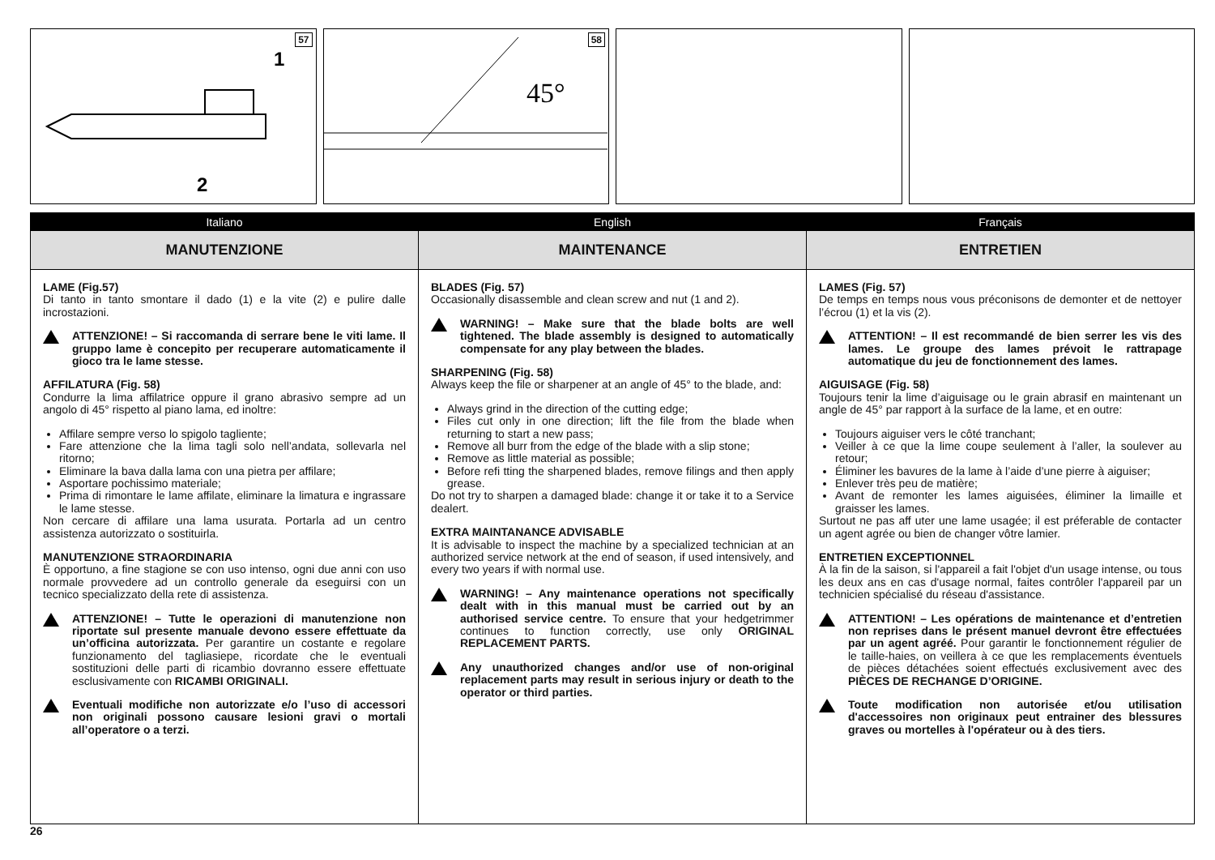57
1
2
58
45°
Italiano
MANUTENZIONE
LAME (Fig.57)
Di tanto in tanto smontare il dado (1) e la vite (2) e pulire dalle incrostazioni.
ATTENZIONE! – Si raccomanda di serrare bene le viti lame. Il gruppo lame è concepito per recuperare automaticamente il gioco tra le lame stesse.
AFFILATURA (Fig. 58)
Condurre la lima affilatrice oppure il grano abrasivo sempre ad un angolo di 45° rispetto al piano lama, ed inoltre:
Affilare sempre verso lo spigolo tagliente;
Fare attenzione che la lima tagli solo nell’andata, sollevarla nel ritorno;
Eliminare la bava dalla lama con una pietra per affilare;
Asportare pochissimo materiale;
Prima di rimontare le lame affilate, eliminare la limatura e ingrassare le lame stesse.
Non cercare di affilare una lama usurata. Portarla ad un centro assistenza autorizzato o sostituirla.
MANUTENZIONE STRAORDINARIA
È opportuno, a fine stagione se con uso intenso, ogni due anni con uso normale provvedere ad un controllo generale da eseguirsi con un tecnico specializzato della rete di assistenza.
ATTENZIONE! – Tutte le operazioni di manutenzione non riportate sul presente manuale devono essere effettuate da un’officina autorizzata. Per garantire un costante e regolare funzionamento del tagliasiepe, ricordate che le eventuali sostituzioni delle parti di ricambio dovranno essere effettuate esclusivamente con RICAMBI ORIGINALI.
Eventuali modifiche non autorizzate e/o l’uso di accessori non originali possono causare lesioni gravi o mortali all’operatore o a terzi.
English
MAINTENANCE
BLADES (Fig. 57)
Occasionally disassemble and clean screw and nut (1 and 2).
WARNING! – Make sure that the blade bolts are well tightened. The blade assembly is designed to automatically compensate for any play between the blades.
SHARPENING (Fig. 58)
Always keep the file or sharpener at an angle of 45° to the blade, and:
Always grind in the direction of the cutting edge;
Files cut only in one direction; lift the file from the blade when returning to start a new pass;
Remove all burr from the edge of the blade with a slip stone;
Remove as little material as possible;
Before refi tting the sharpened blades, remove filings and then apply grease.
Do not try to sharpen a damaged blade: change it or take it to a Service dealert.
EXTRA MAINTANANCE ADVISABLE
It is advisable to inspect the machine by a specialized technician at an authorized service network at the end of season, if used intensively, and every two years if with normal use.
WARNING! – Any maintenance operations not specifically dealt with in this manual must be carried out by an authorised service centre. To ensure that your hedgetrimmer continues to function correctly, use only ORIGINAL REPLACEMENT PARTS.
Any unauthorized changes and/or use of non-original replacement parts may result in serious injury or death to the operator or third parties.
Français
ENTRETIEN
LAMES (Fig. 57)
De temps en temps nous vous préconisons de demonter et de nettoyer l’écrou (1) et la vis (2).
ATTENTION! – Il est recommandé de bien serrer les vis des lames. Le groupe des lames prévoit le rattrapage automatique du jeu de fonctionnement des lames.
AIGUISAGE (Fig. 58)
Toujours tenir la lime d’aiguisage ou le grain abrasif en maintenant un angle de 45° par rapport à la surface de la lame, et en outre:
Toujours aiguiser vers le côté tranchant;
Veiller à ce que la lime coupe seulement à l’aller, la soulever au retour;
Éliminer les bavures de la lame à l’aide d’une pierre à aiguiser;
Enlever très peu de matière;
Avant de remonter les lames aiguisées, éliminer la limaille et graisser les lames.
Surtout ne pas aff uter une lame usagée; il est préferable de contacter un agent agrée ou bien de changer vôtre lamier.
ENTRETIEN EXCEPTIONNEL
À la fin de la saison, si l'appareil a fait l'objet d'un usage intense, ou tous les deux ans en cas d'usage normal, faites contrôler l'appareil par un technicien spécialisé du réseau d'assistance.
ATTENTION! – Les opérations de maintenance et d’entretien non reprises dans le présent manuel devront être effectuées par un agent agréé. Pour garantir le fonctionnement régulier de le taille-haies, on veillera à ce que les remplacements éventuels de pièces détachées soient effectués exclusivement avec des PIÈCES DE RECHANGE D’ORIGINE.
Toute modification non autorisée et/ou utilisation d'accessoires non originaux peut entrainer des blessures graves ou mortelles à l'opérateur ou à des tiers.
26